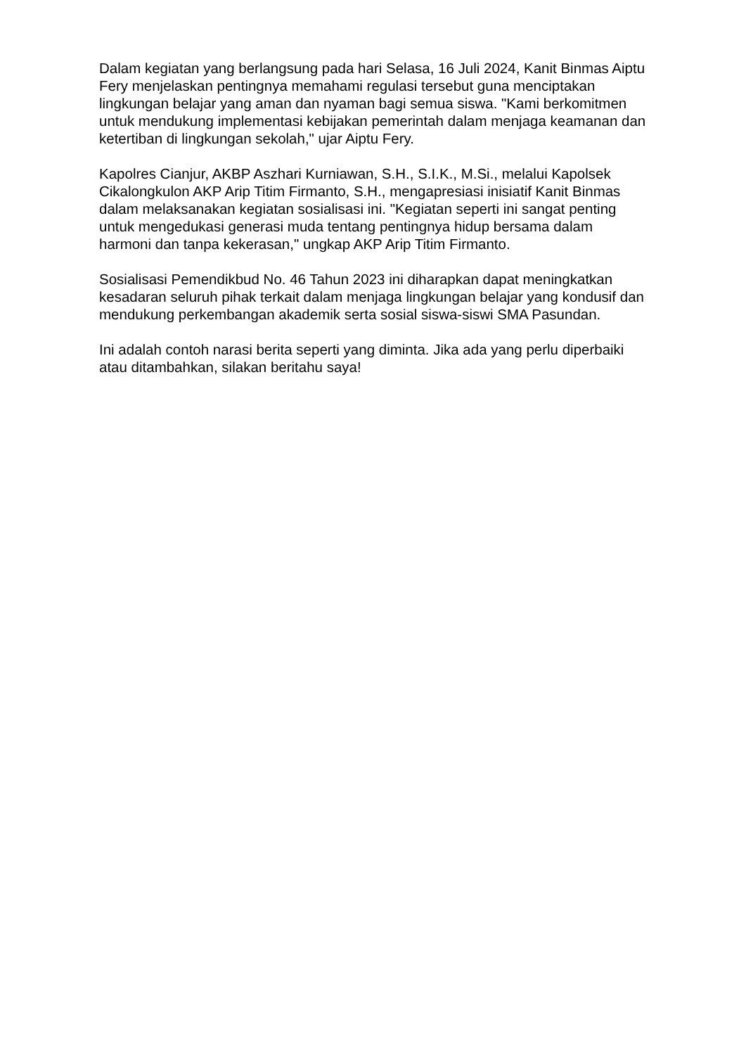Dalam kegiatan yang berlangsung pada hari Selasa, 16 Juli 2024, Kanit Binmas Aiptu Fery menjelaskan pentingnya memahami regulasi tersebut guna menciptakan lingkungan belajar yang aman dan nyaman bagi semua siswa. "Kami berkomitmen untuk mendukung implementasi kebijakan pemerintah dalam menjaga keamanan dan ketertiban di lingkungan sekolah," ujar Aiptu Fery.
Kapolres Cianjur, AKBP Aszhari Kurniawan, S.H., S.I.K., M.Si., melalui Kapolsek Cikalongkulon AKP Arip Titim Firmanto, S.H., mengapresiasi inisiatif Kanit Binmas dalam melaksanakan kegiatan sosialisasi ini. "Kegiatan seperti ini sangat penting untuk mengedukasi generasi muda tentang pentingnya hidup bersama dalam harmoni dan tanpa kekerasan," ungkap AKP Arip Titim Firmanto.
Sosialisasi Pemendikbud No. 46 Tahun 2023 ini diharapkan dapat meningkatkan kesadaran seluruh pihak terkait dalam menjaga lingkungan belajar yang kondusif dan mendukung perkembangan akademik serta sosial siswa-siswi SMA Pasundan.
Ini adalah contoh narasi berita seperti yang diminta. Jika ada yang perlu diperbaiki atau ditambahkan, silakan beritahu saya!